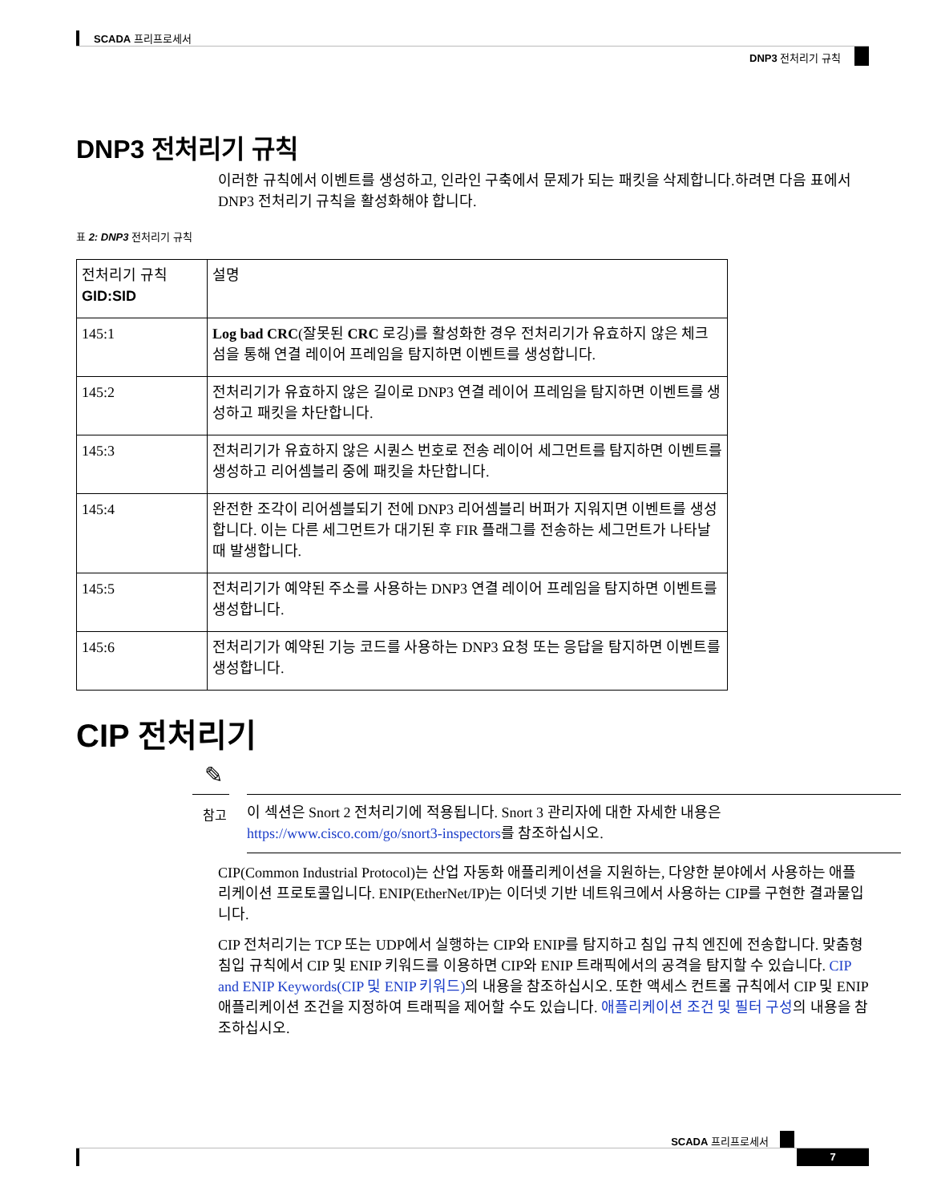SCADA 프리프로세서
DNP3 전처리기 규칙
DNP3 전처리기 규칙
이러한 규칙에서 이벤트를 생성하고, 인라인 구축에서 문제가 되는 패킷을 삭제합니다.하려면 다음 표에서 DNP3 전처리기 규칙을 활성화해야 합니다.
표 2: DNP3 전처리기 규칙
| 전처리기 규칙 GID:SID | 설명 |
| 145:1 | Log bad CRC (잘못된 CRC 로깅)를 활성화한 경우 전처리기가 유효하지 않은 체크섬을 통해 연결 레이어 프레임을 탐지하면 이벤트를 생성합니다. |
| 145:2 | 전처리기가 유효하지 않은 길이로 DNP3 연결 레이어 프레임을 탐지하면 이벤트를 생성하고 패킷을 차단합니다. |
| 145:3 | 전처리기가 유효하지 않은 시퀀스 번호로 전송 레이어 세그먼트를 탐지하면 이벤트를 생성하고 리어셈블리 중에 패킷을 차단합니다. |
| 145:4 | 완전한 조각이 리어셈블되기 전에 DNP3 리어셈블리 버퍼가 지워지면 이벤트를 생성합니다. 이는 다른 세그먼트가 대기된 후 FIR 플래그를 전송하는 세그먼트가 나타날 때 발생합니다. |
| 145:5 | 전처리기가 예약된 주소를 사용하는 DNP3 연결 레이어 프레임을 탐지하면 이벤트를 생성합니다. |
| 145:6 | 전처리기가 예약된 기능 코드를 사용하는 DNP3 요청 또는 응답을 탐지하면 이벤트를 생성합니다. |
CIP 전처리기
✎
참고
이 섹션은 Snort 2 전처리기에 적용됩니다. Snort 3 관리자에 대한 자세한 내용은 https://www.cisco.com/go/snort3-inspectors를 참조하십시오.
CIP(Common Industrial Protocol)는 산업 자동화 애플리케이션을 지원하는, 다양한 분야에서 사용하는 애플리케이션 프로토콜입니다. ENIP(EtherNet/IP)는 이더넷 기반 네트워크에서 사용하는 CIP를 구현한 결과물입니다.
CIP 전처리기는 TCP 또는 UDP에서 실행하는 CIP와 ENIP를 탐지하고 침입 규칙 엔진에 전송합니다. 맞춤형 침입 규칙에서 CIP 및 ENIP 키워드를 이용하면 CIP와 ENIP 트래픽에서의 공격을 탐지할 수 있습니다. CIP and ENIP Keywords(CIP 및 ENIP 키워드) 의 내용을 참조하십시오. 또한 액세스 컨트롤 규칙에서 CIP 및 ENIP 애플리케이션 조건을 지정하여 트래픽을 제어할 수도 있습니다. 애플리케이션 조건 및 필터 구성의 내용을 참조하십시오.
SCADA 프리프로세서
7